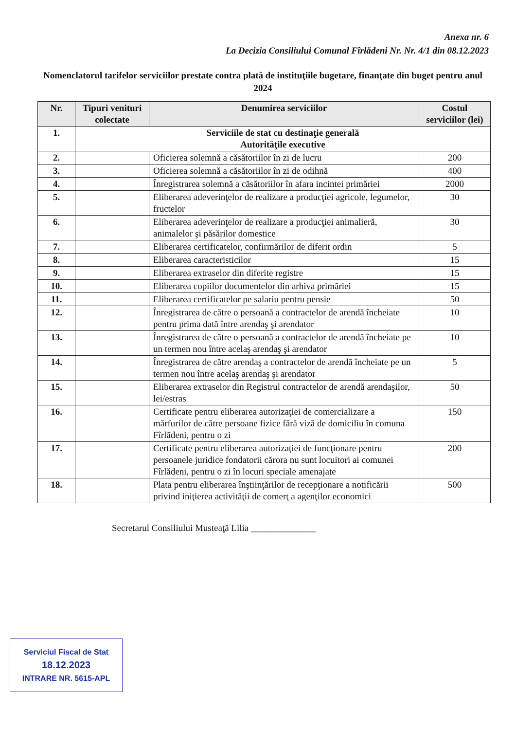Anexa nr. 6
La Decizia Consiliului Comunal Fîrlădeni Nr. Nr. 4/1 din 08.12.2023
Nomenclatorul tarifelor serviciilor prestate contra plată de instituţiile bugetare, finanţate din buget pentru anul 2024
| Nr. | Tipuri venituri colectate | Denumirea serviciilor | Costul serviciilor (lei) |
| --- | --- | --- | --- |
| 1. | Serviciile de stat cu destinaţie generală Autorităţile executive | | |
| 2. | | Oficierea solemnă a căsătoriilor în zi de lucru | 200 |
| 3. | | Oficierea solemnă a căsătoriilor în zi de odihnă | 400 |
| 4. | | Înregistrarea solemnă a căsătoriilor în afara incintei primăriei | 2000 |
| 5. | | Eliberarea adeverinţelor de realizare a producţiei agricole, legumelor, fructelor | 30 |
| 6. | | Eliberarea adeverinţelor de realizare a producţiei animalieră, animalelor şi păsărilor domestice | 30 |
| 7. | | Eliberarea certificatelor, confirmărilor de diferit ordin | 5 |
| 8. | | Eliberarea caracteristicilor | 15 |
| 9. | | Eliberarea extraselor din diferite registre | 15 |
| 10. | | Eliberarea copiilor documentelor din arhiva primăriei | 15 |
| 11. | | Eliberarea certificatelor pe salariu pentru pensie | 50 |
| 12. | | Înregistrarea de către o persoană a contractelor de arendă încheiate pentru prima dată între arendaş şi arendator | 10 |
| 13. | | Înregistrarea de către o persoană a contractelor de arendă încheiate pe un termen nou între acelaş arendaş şi arendator | 10 |
| 14. | | Înregistrarea de către arendaş a contractelor de arendă încheiate pe un termen nou între acelaş arendaş şi arendator | 5 |
| 15. | | Eliberarea extraselor din Registrul contractelor de arendă arendaşilor, lei/estras | 50 |
| 16. | | Certificate pentru eliberarea autorizaţiei de comercializare a mărfurilor de către persoane fizice fără viză de domiciliu în comuna Fîrlădeni, pentru o zi | 150 |
| 17. | | Certificate pentru eliberarea autorizaţiei de funcţionare pentru persoanele juridice fondatorii cărora nu sunt locuitori ai comunei Fîrlădeni, pentru o zi în locuri speciale amenajate | 200 |
| 18. | | Plata pentru eliberarea înştiinţărilor de recepţionare a notificării privind iniţierea activităţii de comerţ a agenţilor economici | 500 |
Secretarul Consiliului Musteaţă Lilia ______________
Serviciul Fiscal de Stat
18.12.2023
INTRARE NR. 5615-APL